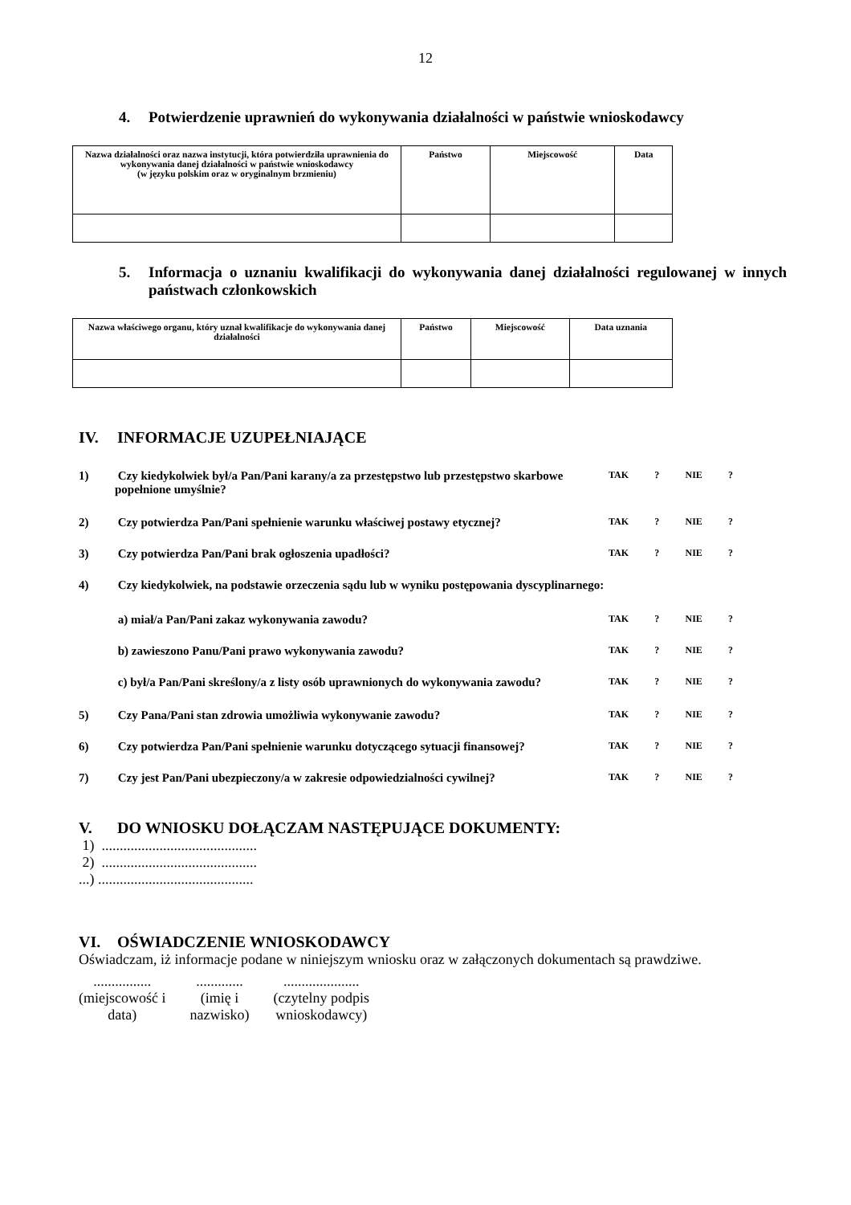12
4. Potwierdzenie uprawnień do wykonywania działalności w państwie wnioskodawcy
| Nazwa działalności oraz nazwa instytucji, która potwierdziła uprawnienia do wykonywania danej działalności w państwie wnioskodawcy (w języku polskim oraz w oryginalnym brzmieniu) | Państwo | Miejscowość | Data |
| --- | --- | --- | --- |
5. Informacja o uznaniu kwalifikacji do wykonywania danej działalności regulowanej w innych państwach członkowskich
| Nazwa właściwego organu, który uznał kwalifikacje do wykonywania danej działalności | Państwo | Miejscowość | Data uznania |
| --- | --- | --- | --- |
IV. INFORMACJE UZUPEŁNIAJĄCE
1) Czy kiedykolwiek był/a Pan/Pani karany/a za przestępstwo lub przestępstwo skarbowe popełnione umyślnie? TAK? NIE?
2) Czy potwierdza Pan/Pani spełnienie warunku właściwej postawy etycznej? TAK? NIE?
3) Czy potwierdza Pan/Pani brak ogłoszenia upadłości? TAK? NIE?
4) Czy kiedykolwiek, na podstawie orzeczenia sądu lub w wyniku postępowania dyscyplinarnego:
a) miał/a Pan/Pani zakaz wykonywania zawodu? TAK? NIE?
b) zawieszono Panu/Pani prawo wykonywania zawodu? TAK? NIE?
c) był/a Pan/Pani skreślony/a z listy osób uprawnionych do wykonywania zawodu? TAK? NIE?
5) Czy Pana/Pani stan zdrowia umożliwia wykonywanie zawodu? TAK? NIE?
6) Czy potwierdza Pan/Pani spełnienie warunku dotyczącego sytuacji finansowej? TAK? NIE?
7) Czy jest Pan/Pani ubezpieczony/a w zakresie odpowiedzialności cywilnej? TAK? NIE?
V. DO WNIOSKU DOŁĄCZAM NASTĘPUJĄCE DOKUMENTY:
1) ...........................................
2) ...........................................
...) ...........................................
VI. OŚWIADCZENIE WNIOSKODAWCY
Oświadczam, iż informacje podane w niniejszym wniosku oraz w załączonych dokumentach są prawdziwe.
................
(miejscowość i
data)
.............
(imię i
nazwisko)
.....................
(czytelny podpis
wnioskodawcy)